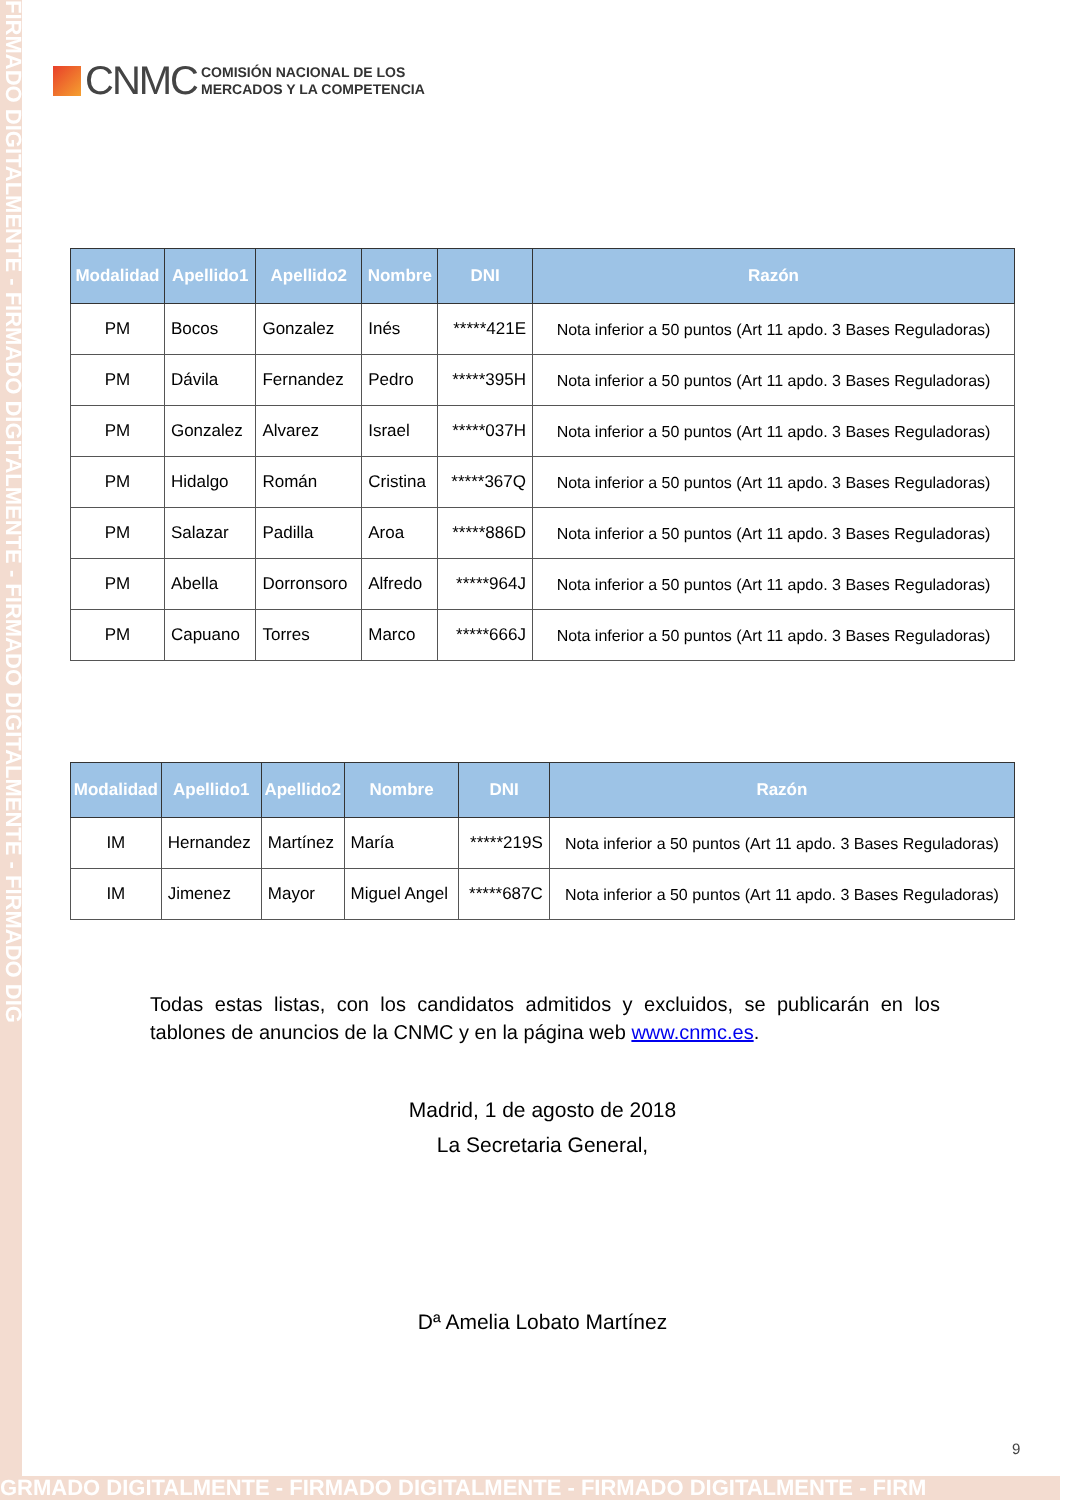FIRMADO DIGITALMENTE - FIRMADO DIGITALMENTE - FIRMADO DIGITALMENTE - FIRMADO DIG
CNMC
COMISIÓN NACIONAL DE LOS
MERCADOS Y LA COMPETENCIA
| Modalidad | Apellido1 | Apellido2 | Nombre | DNI | Razón |
| --- | --- | --- | --- | --- | --- |
| PM | Bocos | Gonzalez | Inés | *****421E | Nota inferior a 50 puntos (Art 11 apdo. 3 Bases Reguladoras) |
| PM | Dávila | Fernandez | Pedro | *****395H | Nota inferior a 50 puntos (Art 11 apdo. 3 Bases Reguladoras) |
| PM | Gonzalez | Alvarez | Israel | *****037H | Nota inferior a 50 puntos (Art 11 apdo. 3 Bases Reguladoras) |
| PM | Hidalgo | Román | Cristina | *****367Q | Nota inferior a 50 puntos (Art 11 apdo. 3 Bases Reguladoras) |
| PM | Salazar | Padilla | Aroa | *****886D | Nota inferior a 50 puntos (Art 11 apdo. 3 Bases Reguladoras) |
| PM | Abella | Dorronsoro | Alfredo | *****964J | Nota inferior a 50 puntos (Art 11 apdo. 3 Bases Reguladoras) |
| PM | Capuano | Torres | Marco | *****666J | Nota inferior a 50 puntos (Art 11 apdo. 3 Bases Reguladoras) |
| Modalidad | Apellido1 | Apellido2 | Nombre | DNI | Razón |
| --- | --- | --- | --- | --- | --- |
| IM | Hernandez | Martínez | María | *****219S | Nota inferior a 50 puntos (Art 11 apdo. 3 Bases Reguladoras) |
| IM | Jimenez | Mayor | Miguel Angel | *****687C | Nota inferior a 50 puntos (Art 11 apdo. 3 Bases Reguladoras) |
Todas estas listas, con los candidatos admitidos y excluidos, se publicarán en los tablones de anuncios de la CNMC y en la página web www.cnmc.es.
Madrid, 1 de agosto de 2018
La Secretaria General,
Dª Amelia Lobato Martínez
9
GRMADO DIGITALMENTE - FIRMADO DIGITALMENTE - FIRMADO DIGITALMENTE - FIRM